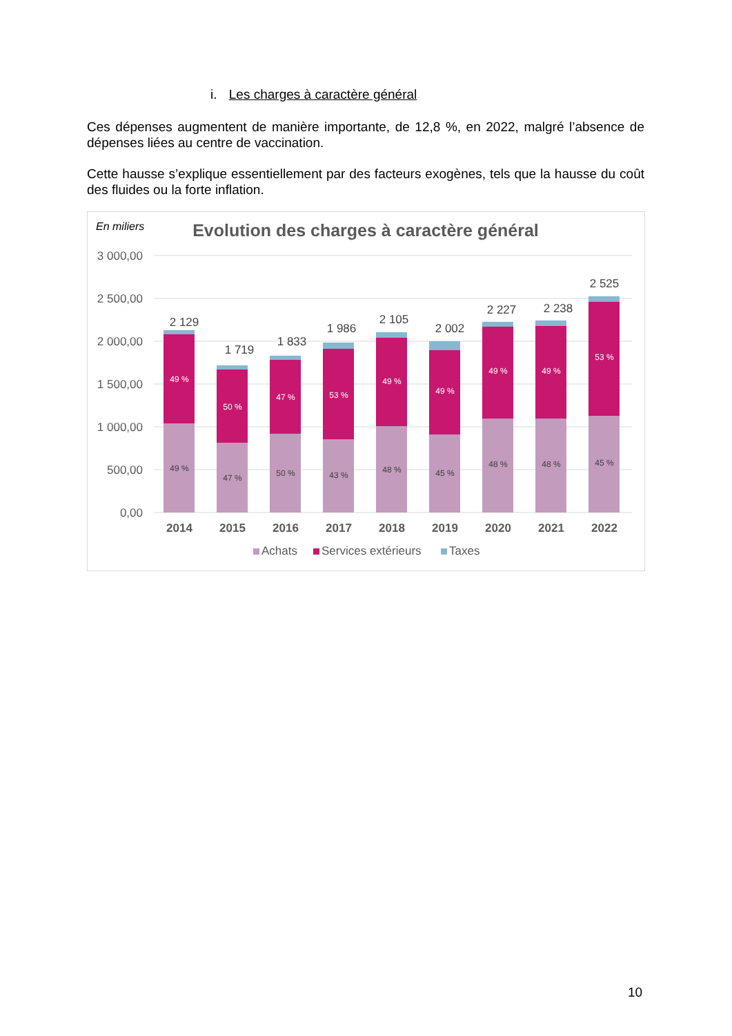i. Les charges à caractère général
Ces dépenses augmentent de manière importante, de 12,8 %, en 2022, malgré l’absence de dépenses liées au centre de vaccination.
Cette hausse s’explique essentiellement par des facteurs exogènes, tels que la hausse du coût des fluides ou la forte inflation.
En miliers
Evolution des charges à caractère général
3 000,00
2 500,00
2 000,00
1 500,00
1 000,00
500,00
0,00
49 %
50 %
47 %
53 %
49 %
49 %
49 %
49 %
53 %
49 %
47 %
50 %
43 %
48 %
45 %
48 %
48 %
45 %
2 129
1 719
1 833
1 986
2 105
2 002
2 227
2 238
2 525
2014
2015
2016
2017
2018
2019
2020
2021
2022
Achats
Services extérieurs
Taxes
10